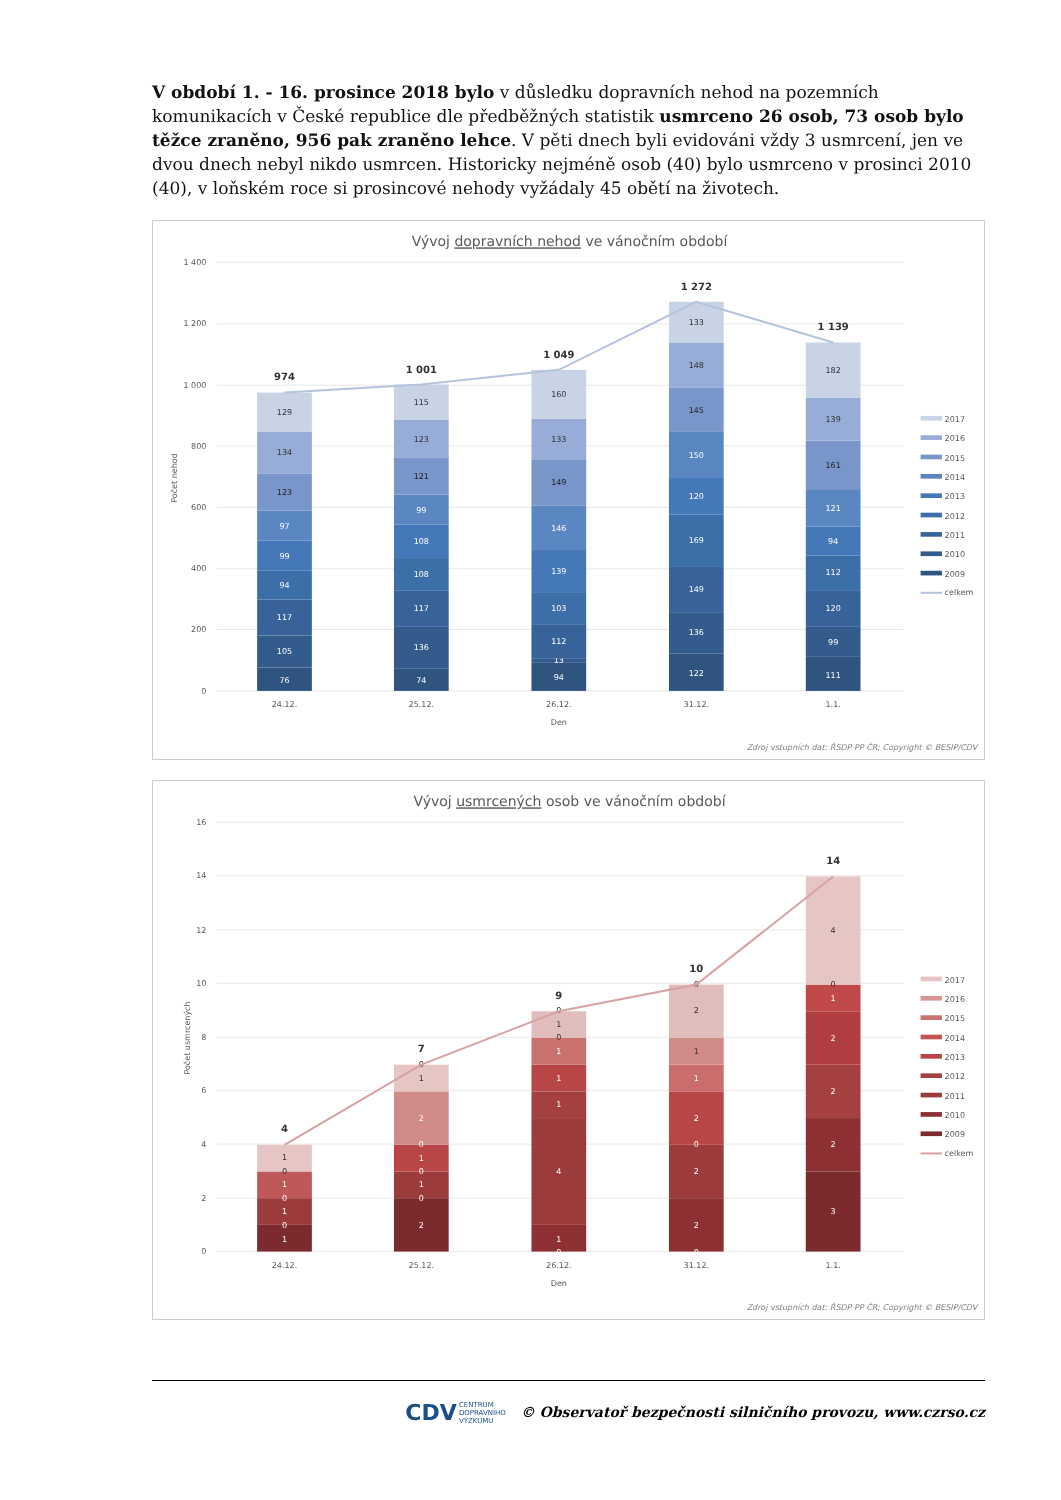V období 1. - 16. prosince 2018 bylo v důsledku dopravních nehod na pozemních komunikacích v České republice dle předběžných statistik usmrceno 26 osob, 73 osob bylo těžce zraněno, 956 pak zraněno lehce. V pěti dnech byli evidováni vždy 3 usmrcení, jen ve dvou dnech nebyl nikdo usmrcen. Historicky nejméně osob (40) bylo usmrceno v prosinci 2010 (40), v loňském roce si prosincové nehody vyžádaly 45 obětí na životech.
Vývoj dopravních nehod ve vánočním období
1 400
1 200
1 000
800
600
400
200
0
Počet nehod
76
105
117
94
99
97
123
134
129
74
136
117
108
108
99
121
123
115
94
13
112
103
139
146
149
133
160
122
136
149
169
120
150
145
148
133
111
99
120
112
94
121
161
139
182
974
1 001
1 049
1 272
1 139
24.12.
25.12.
26.12.
31.12.
1.1.
Den
2017
2016
2015
2014
2013
2012
2011
2010
2009
celkem
Zdroj vstupních dat: ŘSDP PP ČR; Copyright © BESIP/CDV
Vývoj usmrcených osob ve vánočním období
16
14
12
10
8
6
4
2
0
Počet usmrcených
1
0
1
0
1
0
1
0
1
2
0
1
0
1
0
2
0
1
0
1
1
1
4
1
0
0
2
1
1
2
0
2
2
0
4
0
1
2
2
2
3
4
7
9
10
14
24.12.
25.12.
26.12.
31.12.
1.1.
Den
2017
2016
2015
2014
2013
2012
2011
2010
2009
celkem
Zdroj vstupních dat: ŘSDP PP ČR; Copyright © BESIP/CDV
CDV CENTRUM
DOPRAVNÍHO
VÝZKUMU © Observatoř bezpečnosti silničního provozu, www.czrso.cz